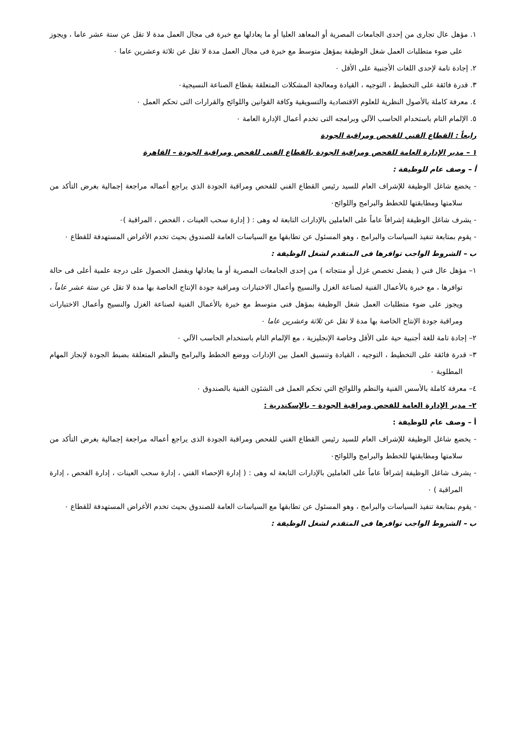١. مؤهل عال تجارى من إحدى الجامعات المصرية أو المعاهد العليا أو ما يعادلها مع خبرة فى مجال العمل مدة لا تقل عن ستة عشر عاما ، ويجوز على ضوء متطلبات العمل شغل الوظيفة بمؤهل متوسط مع خبرة فى مجال العمل مدة لا تقل عن ثلاثة وعشرين عاما ٠
٢. إجادة تامة لإحدى اللغات الأجنبية على الأقل ٠
٣. قدرة فائقة على التخطيط ، التوجيه ، القيادة ومعالجة المشكلات المتعلقة بقطاع الصناعة النسيجية٠
٤. معرفة كاملة بالأصول النظرية للعلوم الاقتصادية والتسويقية وكافة القوانين واللوائح والقرارات التى تحكم العمل ٠
٥. الإلمام التام باستخدام الحاسب الآلي وبرامجه التى تخدم أعمال الإدارة العامة ٠
رابعاً : القطاع الفني للفحص ومراقبة الجودة
١ – مدير الإدارة العامة للفحص ومراقبة الجودة بالقطاع الفنى للفحص ومراقبة الجودة – القاهرة
أ – وصف عام للوظيفة :
- يخضع شاغل الوظيفة للإشراف العام للسيد رئيس القطاع الفني للفحص ومراقبة الجودة الذي يراجع أعماله مراجعة إجمالية بغرض التأكد من سلامتها ومطابقتها للخطط والبرامج واللوائح٠
- يشرف شاغل الوظيفة إشرافاً عاماً على العاملين بالإدارات التابعة له وهى : ( إدارة سحب العينات ، الفحص ، المراقبة )٠
- يقوم بمتابعة تنفيذ السياسات والبرامج ، وهو المسئول عن تطابقها مع السياسات العامة للصندوق بحيث تخدم الأغراض المستهدفة للقطاع ٠
ب – الشروط الواجب توافرها فى المتقدم لشغل الوظيفة :
١– مؤهل عال فني ( يفضل تخصص غزل أو منتجاته ) من إحدى الجامعات المصرية أو ما يعادلها ويفضل الحصول على درجة علمية أعلى فى حالة توافرها ، مع خبرة بالأعمال الفنية لصناعة الغزل والنسيج وأعمال الاختبارات ومراقبة جودة الإنتاج الخاصة بها مدة لا تقل عن ستة عشر عاماً ، ويجوز على ضوء متطلبات العمل شغل الوظيفة بمؤهل فنى متوسط مع خبرة بالأعمال الفنية لصناعة الغزل والنسيج وأعمال الاختبارات ومراقبة جودة الإنتاج الخاصة بها مدة لا تقل عن ثلاثة وعشرين عاما ٠
٢– إجادة تامة للغة أجنبية حية على الأقل وخاصة الإنجليزية ، مع الإلمام التام باستخدام الحاسب الآلي ٠
٣– قدرة فائقة على التخطيط ، التوجيه ، القيادة وتنسيق العمل بين الإدارات ووضع الخطط والبرامج والنظم المتعلقة بضبط الجودة لإنجاز المهام المطلوبة ٠
٤– معرفة كاملة بالأسس الفنية والنظم واللوائح التي تحكم العمل فى الشئون الفنية بالصندوق ٠
٢– مدير الإدارة العامة للفحص ومراقبة الجودة – بالإسكندرية :
أ – وصف عام للوظيفة :
- يخضع شاغل الوظيفة للإشراف العام للسيد رئيس القطاع الفني للفحص ومراقبة الجودة الذى يراجع أعماله مراجعة إجمالية بغرض التأكد من سلامتها ومطابقتها للخطط والبرامج واللوائح٠
- يشرف شاغل الوظيفة إشرافاً عاماً على العاملين بالإدارات التابعة له وهى : ( إدارة الإحصاء الفني ، إدارة سحب العينات ، إدارة الفحص ، إدارة المراقبة ) ٠
- يقوم بمتابعة تنفيذ السياسات والبرامج ، وهو المسئول عن تطابقها مع السياسات العامة للصندوق بحيث تخدم الأغراض المستهدفة للقطاع ٠
ب – الشروط الواجب توافرها فى المتقدم لشغل الوظيفة :